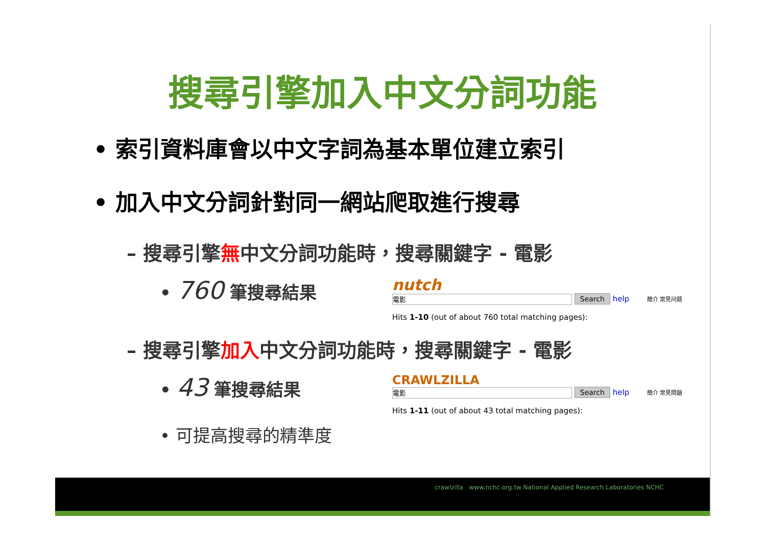搜尋引擎加入中文分詞功能
• 索引資料庫會以中文字詞為基本單位建立索引
• 加入中文分詞針對同一網站爬取進行搜尋
– 搜尋引擎無中文分詞功能時，搜尋關鍵字 - 電影
• 760 筆搜尋結果 nutch
電影 Search help 簡介 常見问题
Hits 1-10 (out of about 760 total matching pages):
– 搜尋引擎加入中文分詞功能時，搜尋關鍵字 - 電影
• 43 筆搜尋結果
• 可提高搜尋的精準度
CRAWLZILLA
電影 Search help 簡介 常見問題
Hits 1-11 (out of about 43 total matching pages):
crawlzilla www.nchc.org.tw National Applied Research Laboratories NCHC